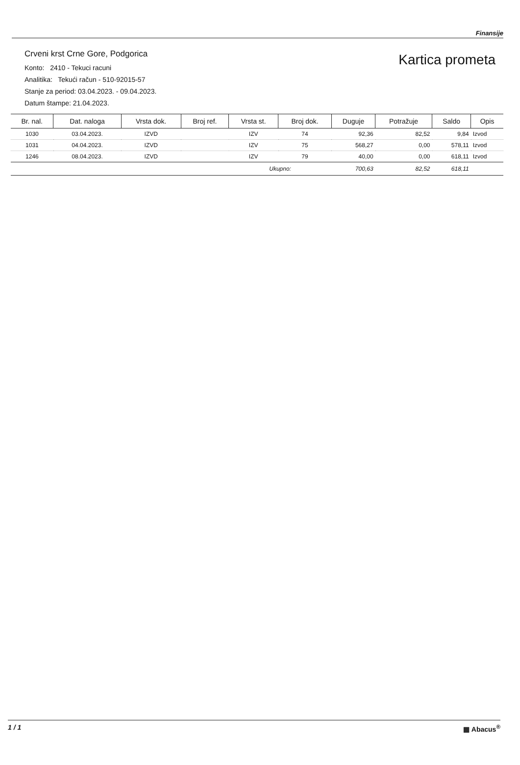Finansije
Crveni krst Crne Gore, Podgorica
Konto: 2410 - Tekuci racuni
Analitika: Tekući račun - 510-92015-57
Stanje za period: 03.04.2023. - 09.04.2023.
Datum štampe: 21.04.2023.
Kartica prometa
| Br. nal. | Dat. naloga | Vrsta dok. | Broj ref. | Vrsta st. | Broj dok. | Duguje | Potražuje | Saldo | Opis |
| --- | --- | --- | --- | --- | --- | --- | --- | --- | --- |
| 1030 | 03.04.2023. | IZVD | | IZV | 74 | 92,36 | 82,52 | 9,84 | Izvod |
| 1031 | 04.04.2023. | IZVD | | IZV | 75 | 568,27 | 0,00 | 578,11 | Izvod |
| 1246 | 08.04.2023. | IZVD | | IZV | 79 | 40,00 | 0,00 | 618,11 | Izvod |
| | | | | Ukupno: | | 700,63 | 82,52 | 618,11 | |
1 / 1 ▦ Abacus<sup>®</sup>